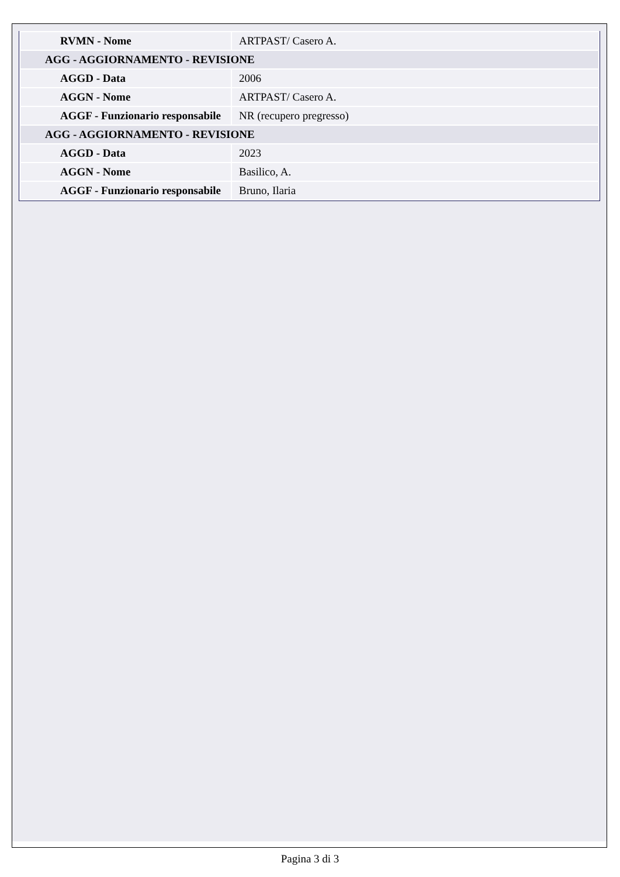| RVMN - Nome | ARTPAST/ Casero A. |
| AGG - AGGIORNAMENTO - REVISIONE | |
| AGGD - Data | 2006 |
| AGGN - Nome | ARTPAST/ Casero A. |
| AGGF - Funzionario responsabile | NR (recupero pregresso) |
| AGG - AGGIORNAMENTO - REVISIONE | |
| AGGD - Data | 2023 |
| AGGN - Nome | Basilico, A. |
| AGGF - Funzionario responsabile | Bruno, Ilaria |
Pagina 3 di 3